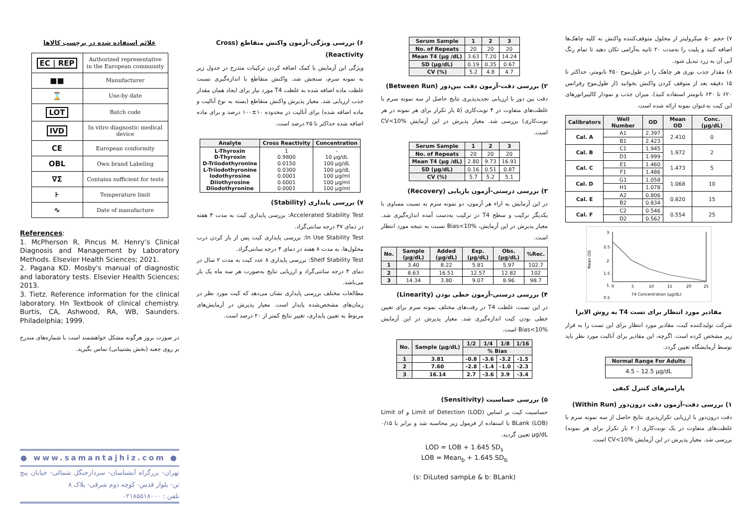۷) حجم ۵۰ میکرولیتر از محلول متوقف‌کننده واکنش به کلیه چاهک‌ها اضافه کنید و پلیت را به‌مدت ۲۰ ثانیه به‌آرامی تکان دهید تا تمام رنگ آبی آن به زرد تبدیل شود.
۸) مقدار جذب نوری هر چاهک را در طول‌موج ۴۵۰ نانومتر، حداکثر تا ۱۵ دقیقه بعد از متوقف کردن واکنش بخوانید (از طول‌موج رفرانس ۶۲۰ تا ۶۳۰ نانومتر استفاده کنید). میزان جذب و نمودار کالیبراتورهای این کیت به‌عنوان نمونه ارائه شده است.
| Calibrators | Well Number | OD | Mean OD | Conc. (µg/dL) |
| --- | --- | --- | --- | --- |
| Cal. A | A1 | 2.397 | 2.410 | 0 |
| | B1 | 2.423 | | |
| Cal. B | C1 | 1.945 | 1.972 | 2 |
| | D1 | 1.999 | | |
| Cal. C | E1 | 1.460 | 1.473 | 5 |
| | F1 | 1.486 | | |
| Cal. D | G1 | 1.058 | 1.068 | 10 |
| | H1 | 1.078 | | |
| Cal. E | A2 | 0.806 | 0.820 | 15 |
| | B2 | 0.834 | | |
| Cal. F | C2 | 0.546 | 0.554 | 25 |
| | D2 | 0.562 | | |
Mean OD
3
2.5
2
1.5
1
0.5
0
5
10
15
20
25
T4 Concentration (µg/dL)
مقادیر مورد انتظار برای تست T4 به روش الایزا
شرکت تولیدکننده کیت، مقادیر مورد انتظار برای این تست را به قرار زیر مشخص کرده است. اگرچه، این مقادیر برای آنالیت مورد نظر باید توسط آزمایشگاه تعیین گردد.
| Normal Range For Adults |
| --- |
| 4.5 – 12.5 µg/dL |
پارامترهای کنترل کیفی
۱) بررسی دقت-آزمون دقت درون‌دور (Within Run)
دقت درون‌دور با ارزیابی تکرارپذیری نتایج حاصل از سه نمونه سرم با غلظت‌های متفاوت در یک نوبت‌کاری (۲۰ بار تکرار برای هر نمونه) بررسی شد. معیار پذیرش در این آزمایش CV<10% است.
| Serum Sample | 1 | 2 | 3 |
| --- | --- | --- | --- |
| No. of Repeats | 20 | 20 | 20 |
| Mean T4 (µg /dL) | 3.63 | 7.20 | 14.24 |
| SD (µg/dL) | 0.19 | 0.35 | 0.67 |
| CV (%) | 5.2 | 4.8 | 4.7 |
۲) بررسی دقت-آزمون دقت بین‌دور (Between Run)
دقت بین دور با ارزیابی تجدیدپذیری نتایج حاصل از سه نمونه سرم با غلظت‌های متفاوت در ۴ نوبت‌کاری (۵ بار تکرار برای هر نمونه در هر نوبت‌کاری) بررسی شد. معیار پذیرش در این آزمایش CV<10% است.
| Serum Sample | 1 | 2 | 3 |
| --- | --- | --- | --- |
| No. of Repeats | 20 | 20 | 20 |
| Mean T4 (µg /dL) | 2.80 | 9.73 | 16.91 |
| SD (µg/dL) | 0.16 | 0.51 | 0.87 |
| CV (%) | 5.7 | 5.2 | 5.1 |
۳) بررسی درستی-آزمون بازیابی (Recovery)
در این آزمایش به ازاء هر آزمون، دو نمونه سرم به نسبت مساوی با یکدیگر ترکیب و سطح T4 در ترکیب به‌دست آمده اندازه‌گیری شد. معیار پذیرش در این آزمایش، Bias<10% نسبت به نتیجه مورد انتظار است.
| No. | Sample (µg/dL) | Added (µg/dL) | Exp. (µg/dL) | Obs. (µg/dL) | %Rec. |
| --- | --- | --- | --- | --- | --- |
| 1 | 3.40 | 8.22 | 5.81 | 5.97 | 102.7 |
| 2 | 8.63 | 16.51 | 12.57 | 12.82 | 102 |
| 3 | 14.34 | 3.80 | 9.07 | 8.96 | 98.7 |
۴) بررسی درستی-آزمون خطی بودن (Linearity)
در این تست، غلظت T4 در رقت‌های مختلف نمونه سرم برای تعیین خطی بودن کیت اندازه‌گیری شد. معیار پذیرش در این آزمایش Bias<10% است.
| No. | Sample (µg/dL) | 1/2 | 1/4 | 1/8 | 1/16 |
| --- | --- | --- | --- | --- | --- |
| | | % Bias | | | |
| 1 | 3.81 | -0.8 | -3.6 | -3.2 | -1.5 |
| 2 | 7.60 | -2.8 | -1.4 | -1.0 | -2.3 |
| 3 | 16.14 | 2.7 | -3.6 | 3.9 | -3.4 |
۵) بررسی حساسیت (Sensitivity)
حساسیت کیت بر اساس Limit of Detection (LOD) و Limit of BLank (LOB) با استفاده از فرمول زیر محاسبه شد و برابر با ۰/۱۵ µg/dL تعیین گردید.
LOD = LOB + 1.645 SD<sub>s</sub>
LOB = Mean<sub>b</sub> + 1.645 SD<sub>b</sub>
(s: DiLuted sampLe & b: BLank)
۶) بررسی ویژگی-آزمون واکنش متقاطع (Cross Reactivity)
ویژگی این آزمایش با کمک اضافه کردن ترکیبات مندرج در جدول زیر به نمونه سرم، سنجش شد. واکنش متقاطع با اندازه‌گیری نسبت غلظت ماده اضافه شده به غلظت T4 مورد نیاز برای ایجاد همان مقدار جذب ارزیابی شد. معیار پذیرش واکنش متقاطع (بسته به نوع آنالیت و ماده اضافه شده) برای آنالیت در محدوده ۱۰±۱۰۰ درصد و برای ماده اضافه شده حداکثر تا ۲۵ درصد است.
| Analyte | Cross Reactivity | Concentration |
| --- | --- | --- |
| L-Thyroxin D-Thyroxin D-Triiodothyronine L-Triiodothyronine Iodothyrosine Diiothyrosine Diiodothyronine | 1 0.9800 0.0150 0.0300 0.0001 0.0001 0.0001 | - 10 µg/dL 100 µg/dL 100 µg/dL 100 µg/ml 100 µg/ml 100 µg/ml |
۷) بررسی پایداری (Stability)
Accelerated Stability Test: بررسی پایداری کیت به مدت ۴ هفته در دمای ۳۷ درجه سانتی‌گراد.
In Use Stability Test: بررسی پایداری کیت پس از باز کردن درب محلول‌ها، به مدت ۸ هفته در دمای ۴ درجه سانتی‌گراد.
Shelf Stability Test: بررسی پایداری ۸ عدد کیت به مدت ۲ سال در دمای ۴ درجه سانتی‌گراد و ارزیابی نتایج به‌صورت هر سه ماه یک بار می‌باشد.
مطالعات مختلف بررسی پایداری نشان می‌دهد که کیت مورد نظر در زمان‌های مشخص‌شده پایدار است. معیار پذیرش در آزمایش‌های مربوط به تعیین پایداری، تغییر نتایج کمتر از ۲۰ درصد است.
علائم استفاده شده در برچسب کالاها
| EC / REP | Authorized representative in the European community |
| ■■ | Manufacturer |
| ⌛ | Use-by date |
| LOT | Batch code |
| IVD | In vitro diagnostic medical device |
| CE | European conformity |
| OBL | Own brand Labeling |
| ∇Σ | Contains sufficient for tests |
| ⊦ | Temperature limit |
| ∿ | Date of manufacture |
References:
1. McPherson R, Pincus M. Henry’s Clinical Diagnosis and Management by Laboratory Methods. Elsevier Health Sciences; 2021.
2. Pagana KD. Mosby's manual of diagnostic and laboratory tests. Elsevier Health Sciences; 2013.
3. Tietz. Reference information for the clinical laboratory. Hn Textbook of clinical chemistry. Burtis, CA, Ashwood, RA, WB, Saunders. Philadelphia; 1999.
در صورت بروز هرگونه مشکل خواهشمند است با شماره‌های مندرج بر روی جعبه (بخش پشتیبانی) تماس بگیرید.
● www.samantajhiz.com ●
تهران- بزرگراه آبشناسان- سردارجنگل شمالی- خیابان پنج تن- بلوار قدس- کوچه دوم شرقی- پلاک ۸
تلفن : ۰۲۱۸۵۵۱۸۰۰۰